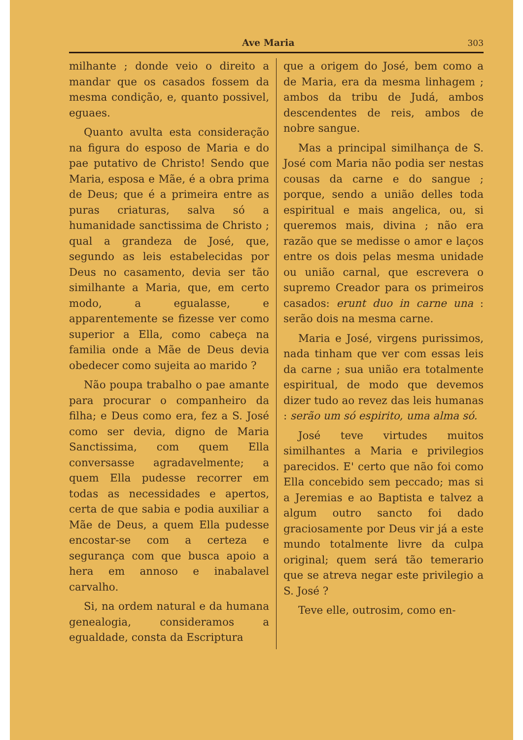Ave Maria 303
milhante ; donde veio o direito a mandar que os casados fossem da mesma condição, e, quanto possivel, eguaes.
Quanto avulta esta consideração na figura do esposo de Maria e do pae putativo de Christo! Sendo que Maria, esposa e Mãe, é a obra prima de Deus; que é a primeira entre as puras criaturas, salva só a humanidade sanctissima de Christo ; qual a grandeza de José, que, segundo as leis estabelecidas por Deus no casamento, devia ser tão similhante a Maria, que, em certo modo, a egualasse, e apparentemente se fizesse ver como superior a Ella, como cabeça na familia onde a Mãe de Deus devia obedecer como sujeita ao marido ?
Não poupa trabalho o pae amante para procurar o companheiro da filha; e Deus como era, fez a S. José como ser devia, digno de Maria Sanctissima, com quem Ella conversasse agradavelmente; a quem Ella pudesse recorrer em todas as necessidades e apertos, certa de que sabia e podia auxiliar a Mãe de Deus, a quem Ella pudesse encostar-se com a certeza e segurança com que busca apoio a hera em annoso e inabalavel carvalho.
Si, na ordem natural e da humana genealogia, consideramos a egualdade, consta da Escriptura
que a origem do José, bem como a de Maria, era da mesma linhagem ; ambos da tribu de Judá, ambos descendentes de reis, ambos de nobre sangue.
Mas a principal similhança de S. José com Maria não podia ser nestas cousas da carne e do sangue ; porque, sendo a união delles toda espiritual e mais angelica, ou, si queremos mais, divina ; não era razão que se medisse o amor e laços entre os dois pelas mesma unidade ou união carnal, que escrevera o supremo Creador para os primeiros casados: erunt duo in carne una : serão dois na mesma carne.
Maria e José, virgens purissimos, nada tinham que ver com essas leis da carne ; sua união era totalmente espiritual, de modo que devemos dizer tudo ao revez das leis humanas : serão um só espirito, uma alma só.
José teve virtudes muitos similhantes a Maria e privilegios parecidos. E' certo que não foi como Ella concebido sem peccado; mas si a Jeremias e ao Baptista e talvez a algum outro sancto foi dado graciosamente por Deus vir já a este mundo totalmente livre da culpa original; quem será tão temerario que se atreva negar este privilegio a S. José ?
Teve elle, outrosim, como en-